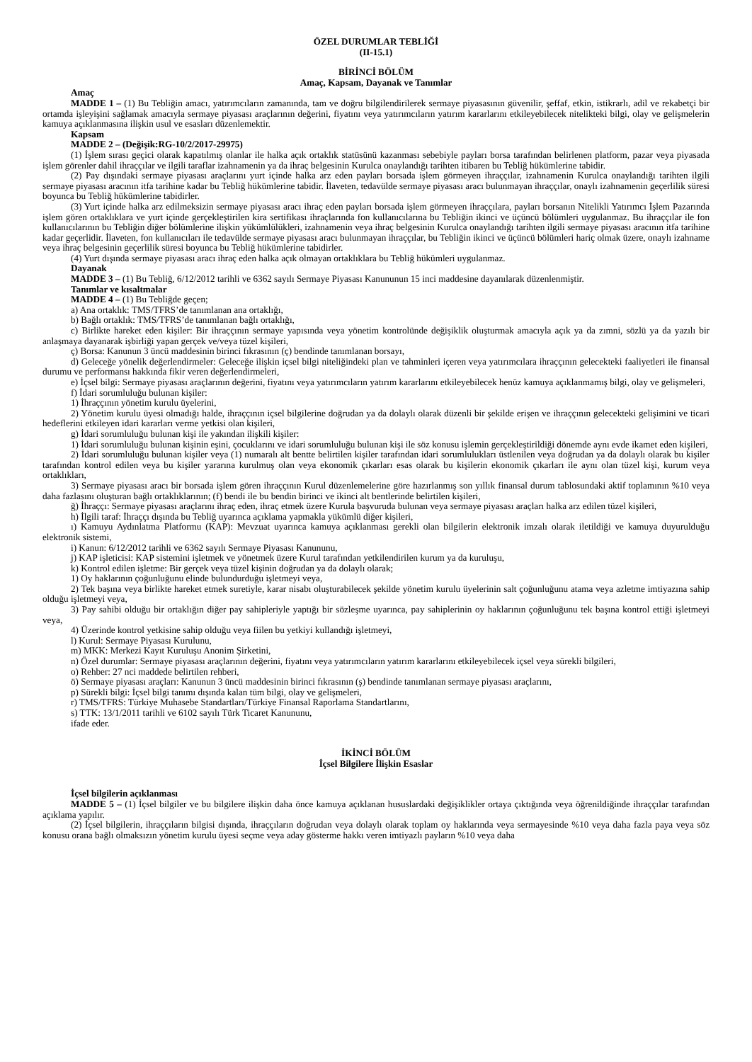ÖZEL DURUMLAR TEBLİĞİ
(II-15.1)
BİRİNCİ BÖLÜM
Amaç, Kapsam, Dayanak ve Tanımlar
Amaç
MADDE 1 – (1) Bu Tebliğin amacı, yatırımcıların zamanında, tam ve doğru bilgilendirilerek sermaye piyasasının güvenilir, şeffaf, etkin, istikrarlı, adil ve rekabetçi bir ortamda işleyişini sağlamak amacıyla sermaye piyasası araçlarının değerini, fiyatını veya yatırımcıların yatırım kararlarını etkileyebilecek nitelikteki bilgi, olay ve gelişmelerin kamuya açıklanmasına ilişkin usul ve esasları düzenlemektir.
Kapsam
MADDE 2 – (Değişik:RG-10/2/2017-29975)
(1) İşlem sırası geçici olarak kapatılmış olanlar ile halka açık ortaklık statüsünü kazanması sebebiyle payları borsa tarafından belirlenen platform, pazar veya piyasada işlem görenler dahil ihraççılar ve ilgili taraflar izahnamenin ya da ihraç belgesinin Kurulca onaylandığı tarihten itibaren bu Tebliğ hükümlerine tabidir.
(2) Pay dışındaki sermaye piyasası araçlarını yurt içinde halka arz eden payları borsada işlem görmeyen ihraççılar, izahnamenin Kurulca onaylandığı tarihten ilgili sermaye piyasası aracının itfa tarihine kadar bu Tebliğ hükümlerine tabidir. İlaveten, tedavülde sermaye piyasası aracı bulunmayan ihraççılar, onaylı izahnamenin geçerlilik süresi boyunca bu Tebliğ hükümlerine tabidirler.
(3) Yurt içinde halka arz edilmeksizin sermaye piyasası aracı ihraç eden payları borsada işlem görmeyen ihraççılara, payları borsanın Nitelikli Yatırımcı İşlem Pazarında işlem gören ortaklıklara ve yurt içinde gerçekleştirilen kira sertifikası ihraçlarında fon kullanıcılarına bu Tebliğin ikinci ve üçüncü bölümleri uygulanmaz. Bu ihraççılar ile fon kullanıcılarının bu Tebliğin diğer bölümlerine ilişkin yükümlülükleri, izahnamenin veya ihraç belgesinin Kurulca onaylandığı tarihten ilgili sermaye piyasası aracının itfa tarihine kadar geçerlidir. İlaveten, fon kullanıcıları ile tedavülde sermaye piyasası aracı bulunmayan ihraççılar, bu Tebliğin ikinci ve üçüncü bölümleri hariç olmak üzere, onaylı izahname veya ihraç belgesinin geçerlilik süresi boyunca bu Tebliğ hükümlerine tabidirler.
(4) Yurt dışında sermaye piyasası aracı ihraç eden halka açık olmayan ortaklıklara bu Tebliğ hükümleri uygulanmaz.
Dayanak
MADDE 3 – (1) Bu Tebliğ, 6/12/2012 tarihli ve 6362 sayılı Sermaye Piyasası Kanununun 15 inci maddesine dayanılarak düzenlenmiştir.
Tanımlar ve kısaltmalar
MADDE 4 – (1) Bu Tebliğde geçen;
a) Ana ortaklık: TMS/TFRS’de tanımlanan ana ortaklığı,
b) Bağlı ortaklık: TMS/TFRS’de tanımlanan bağlı ortaklığı,
c) Birlikte hareket eden kişiler: Bir ihraççının sermaye yapısında veya yönetim kontrolünde değişiklik oluşturmak amacıyla açık ya da zımni, sözlü ya da yazılı bir anlaşmaya dayanarak işbirliği yapan gerçek ve/veya tüzel kişileri,
ç) Borsa: Kanunun 3 üncü maddesinin birinci fıkrasının (ç) bendinde tanımlanan borsayı,
d) Geleceğe yönelik değerlendirmeler: Geleceğe ilişkin içsel bilgi niteliğindeki plan ve tahminleri içeren veya yatırımcılara ihraççının gelecekteki faaliyetleri ile finansal durumu ve performansı hakkında fikir veren değerlendirmeleri,
e) İçsel bilgi: Sermaye piyasası araçlarının değerini, fiyatını veya yatırımcıların yatırım kararlarını etkileyebilecek henüz kamuya açıklanmamış bilgi, olay ve gelişmeleri,
f) İdari sorumluluğu bulunan kişiler:
1) İhraççının yönetim kurulu üyelerini,
2) Yönetim kurulu üyesi olmadığı halde, ihraççının içsel bilgilerine doğrudan ya da dolaylı olarak düzenli bir şekilde erişen ve ihraççının gelecekteki gelişimini ve ticari hedeflerini etkileyen idari kararları verme yetkisi olan kişileri,
g) İdari sorumluluğu bulunan kişi ile yakından ilişkili kişiler:
1) İdari sorumluluğu bulunan kişinin eşini, çocuklarını ve idari sorumluluğu bulunan kişi ile söz konusu işlemin gerçekleştirildiği dönemde aynı evde ikamet eden kişileri,
2) İdari sorumluluğu bulunan kişiler veya (1) numaralı alt bentte belirtilen kişiler tarafından idari sorumlulukları üstlenilen veya doğrudan ya da dolaylı olarak bu kişiler tarafından kontrol edilen veya bu kişiler yararına kurulmuş olan veya ekonomik çıkarları esas olarak bu kişilerin ekonomik çıkarları ile aynı olan tüzel kişi, kurum veya ortaklıkları,
3) Sermaye piyasası aracı bir borsada işlem gören ihraççının Kurul düzenlemelerine göre hazırlanmış son yıllık finansal durum tablosundaki aktif toplamının %10 veya daha fazlasını oluşturan bağlı ortaklıklarının; (f) bendi ile bu bendin birinci ve ikinci alt bentlerinde belirtilen kişileri,
ğ) İhraççı: Sermaye piyasası araçlarını ihraç eden, ihraç etmek üzere Kurula başvuruda bulunan veya sermaye piyasası araçları halka arz edilen tüzel kişileri,
h) İlgili taraf: İhraççı dışında bu Tebliğ uyarınca açıklama yapmakla yükümlü diğer kişileri,
ı) Kamuyu Aydınlatma Platformu (KAP): Mevzuat uyarınca kamuya açıklanması gerekli olan bilgilerin elektronik imzalı olarak iletildiği ve kamuya duyurulduğu elektronik sistemi,
i) Kanun: 6/12/2012 tarihli ve 6362 sayılı Sermaye Piyasası Kanununu,
j) KAP işleticisi: KAP sistemini işletmek ve yönetmek üzere Kurul tarafından yetkilendirilen kurum ya da kuruluşu,
k) Kontrol edilen işletme: Bir gerçek veya tüzel kişinin doğrudan ya da dolaylı olarak;
1) Oy haklarının çoğunluğunu elinde bulundurduğu işletmeyi veya,
2) Tek başına veya birlikte hareket etmek suretiyle, karar nisabı oluşturabilecek şekilde yönetim kurulu üyelerinin salt çoğunluğunu atama veya azletme imtiyazına sahip olduğu işletmeyi veya,
3) Pay sahibi olduğu bir ortaklığın diğer pay sahipleriyle yaptığı bir sözleşme uyarınca, pay sahiplerinin oy haklarının çoğunluğunu tek başına kontrol ettiği işletmeyi veya,
4) Üzerinde kontrol yetkisine sahip olduğu veya fiilen bu yetkiyi kullandığı işletmeyi,
l) Kurul: Sermaye Piyasası Kurulunu,
m) MKK: Merkezi Kayıt Kuruluşu Anonim Şirketini,
n) Özel durumlar: Sermaye piyasası araçlarının değerini, fiyatını veya yatırımcıların yatırım kararlarını etkileyebilecek içsel veya sürekli bilgileri,
o) Rehber: 27 nci maddede belirtilen rehberi,
ö) Sermaye piyasası araçları: Kanunun 3 üncü maddesinin birinci fıkrasının (ş) bendinde tanımlanan sermaye piyasası araçlarını,
p) Sürekli bilgi: İçsel bilgi tanımı dışında kalan tüm bilgi, olay ve gelişmeleri,
r) TMS/TFRS: Türkiye Muhasebe Standartları/Türkiye Finansal Raporlama Standartlarını,
s) TTK: 13/1/2011 tarihli ve 6102 sayılı Türk Ticaret Kanununu,
ifade eder.
İKİNCİ BÖLÜM
İçsel Bilgilere İlişkin Esaslar
İçsel bilgilerin açıklanması
MADDE 5 – (1) İçsel bilgiler ve bu bilgilere ilişkin daha önce kamuya açıklanan hususlardaki değişiklikler ortaya çıktığında veya öğrenildiğinde ihraççılar tarafından açıklama yapılır.
(2) İçsel bilgilerin, ihraççıların bilgisi dışında, ihraççıların doğrudan veya dolaylı olarak toplam oy haklarında veya sermayesinde %10 veya daha fazla paya veya söz konusu orana bağlı olmaksızın yönetim kurulu üyesi seçme veya aday gösterme hakkı veren imtiyazlı payların %10 veya daha